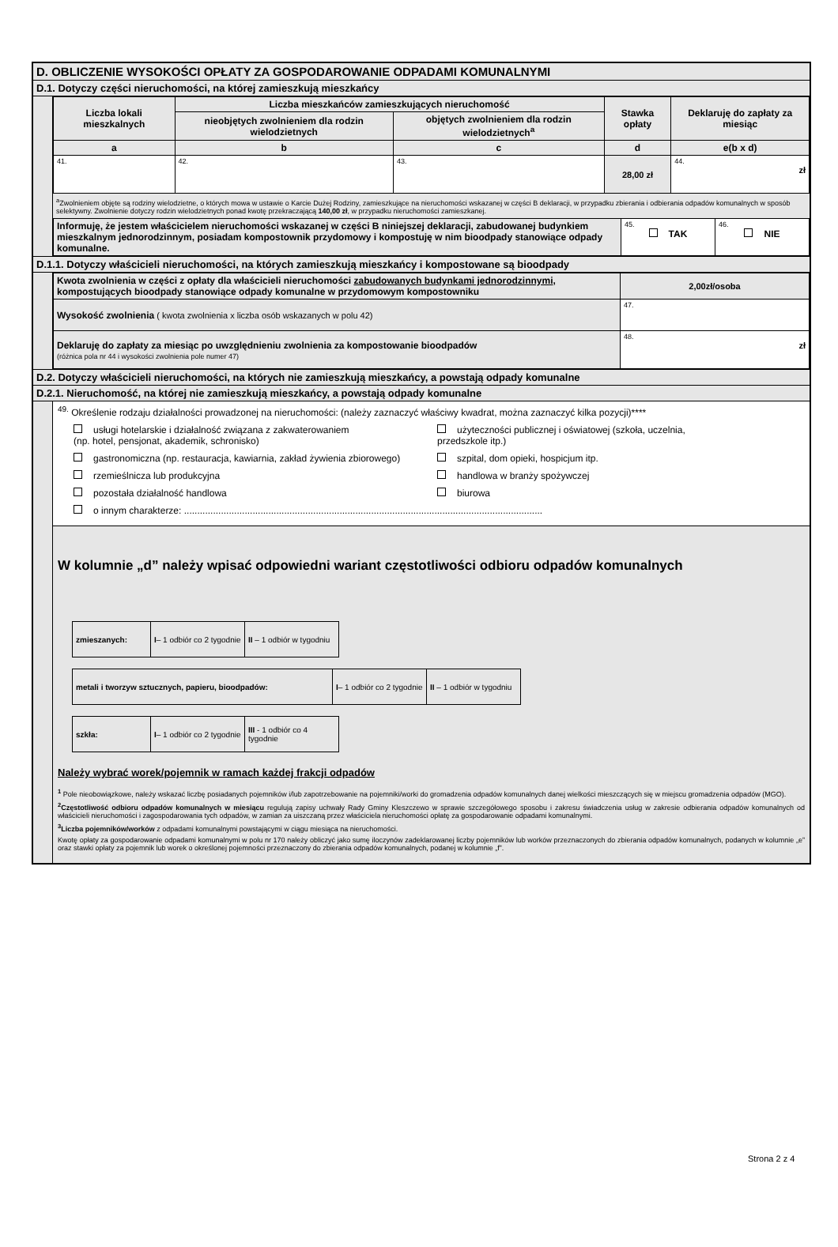D. OBLICZENIE WYSOKOŚCI OPŁATY ZA GOSPODAROWANIE ODPADAMI KOMUNALNYMI
D.1. Dotyczy części nieruchomości, na której zamieszkują mieszkańcy
| Liczba lokali mieszkalnych | Liczba mieszkańców zamieszkujących nieruchomość | | Stawka opłaty | Deklaruję do zapłaty za miesiąc |
| --- | --- | --- | --- | --- |
| | nieobjętych zwolnieniem dla rodzin wielodzietnych | objętych zwolnieniem dla rodzin wielodzietnych<sup>a</sup> | | |
| a | b | c | d | e (b x d) |
| 41. | 42. | 43. | 28,00 zł | 44. zł |
<sup>a</sup> Zwolnieniem objęte są rodziny wielodzietne, o których mowa w ustawie o Karcie Dużej Rodziny, zamieszkujące na nieruchomości wskazanej w części B deklaracji, w przypadku zbierania i odbierania odpadów komunalnych w sposób selektywny. Zwolnienie dotyczy rodzin wielodzietnych ponad kwotę przekraczającą 140,00 zł, w przypadku nieruchomości zamieszkanej.
| Informuję, że jestem właścicielem nieruchomości wskazanej w części B niniejszej deklaracji, zabudowanej budynkiem mieszkalnym jednorodzinnym, posiadam kompostownik przydomowy i kompostuję w nim bioodpady stanowiące odpady komunalne. | 45. TAK | 46. NIE |
D.1.1. Dotyczy właścicieli nieruchomości, na których zamieszkują mieszkańcy i kompostowane są bioodpady
| Kwota zwolnienia w części z opłaty dla właścicieli nieruchomości zabudowanych budynkami jednorodzinnymi , kompostujących bioodpady stanowiące odpady komunalne w przydomowym kompostowniku | 2,00zł/osoba |
| Wysokość zwolnienia ( kwota zwolnienia x liczba osób wskazanych w polu 42) | 47. |
| Deklaruję do zapłaty za miesiąc po uwzględnieniu zwolnienia za kompostowanie bioodpadów (różnica pola nr 44 i wysokości zwolnienia pole numer 47) | 48. zł |
D.2. Dotyczy właścicieli nieruchomości, na których nie zamieszkują mieszkańcy, a powstają odpady komunalne
D.2.1. Nieruchomość, na której nie zamieszkują mieszkańcy, a powstają odpady komunalne
<sup>49.</sup> Określenie rodzaju działalności prowadzonej na nieruchomości: (należy zaznaczyć właściwy kwadrat, można zaznaczyć kilka pozycji)****
usługi hotelarskie i działalność związana z zakwaterowaniem
(np. hotel, pensjonat, akademik, schronisko)
użyteczności publicznej i oświatowej (szkoła, uczelnia,
przedszkole itp.)
gastronomiczna (np. restauracja, kawiarnia, zakład żywienia zbiorowego)
szpital, dom opieki, hospicjum itp.
rzemieślnicza lub produkcyjna handlowa w branży spożywczej
pozostała działalność handlowa biurowa
o innym charakterze: ........................................................................................................................................
W kolumnie „d” należy wpisać odpowiedni wariant częstotliwości odbioru odpadów komunalnych
| zmieszanych: | I – 1 odbiór co 2 tygodnie | II – 1 odbiór w tygodniu |
| metali i tworzyw sztucznych, papieru, bioodpadów: | I – 1 odbiór co 2 tygodnie | II – 1 odbiór w tygodniu |
| szkła: | I – 1 odbiór co 2 tygodnie | III - 1 odbiór co 4 tygodnie |
Należy wybrać worek/pojemnik w ramach każdej frakcji odpadów
<sup>1</sup> Pole nieobowiązkowe, należy wskazać liczbę posiadanych pojemników i/lub zapotrzebowanie na pojemniki/worki do gromadzenia odpadów komunalnych danej wielkości mieszczących się w miejscu gromadzenia odpadów (MGO).
<sup>2</sup> Częstotliwość odbioru odpadów komunalnych w miesiącu regulują zapisy uchwały Rady Gminy Kleszczewo w sprawie szczegółowego sposobu i zakresu świadczenia usług w zakresie odbierania odpadów komunalnych od właścicieli nieruchomości i zagospodarowania tych odpadów, w zamian za uiszczaną przez właściciela nieruchomości opłatę za gospodarowanie odpadami komunalnymi.
<sup>3</sup> Liczba pojemników/worków z odpadami komunalnymi powstającymi w ciągu miesiąca na nieruchomości.
Kwotę opłaty za gospodarowanie odpadami komunalnymi w polu nr 170 należy obliczyć jako sumę iloczynów zadeklarowanej liczby pojemników lub worków przeznaczonych do zbierania odpadów komunalnych, podanych w kolumnie „e” oraz stawki opłaty za pojemnik lub worek o określonej pojemności przeznaczony do zbierania odpadów komunalnych, podanej w kolumnie „f”.
Strona 2 z 4